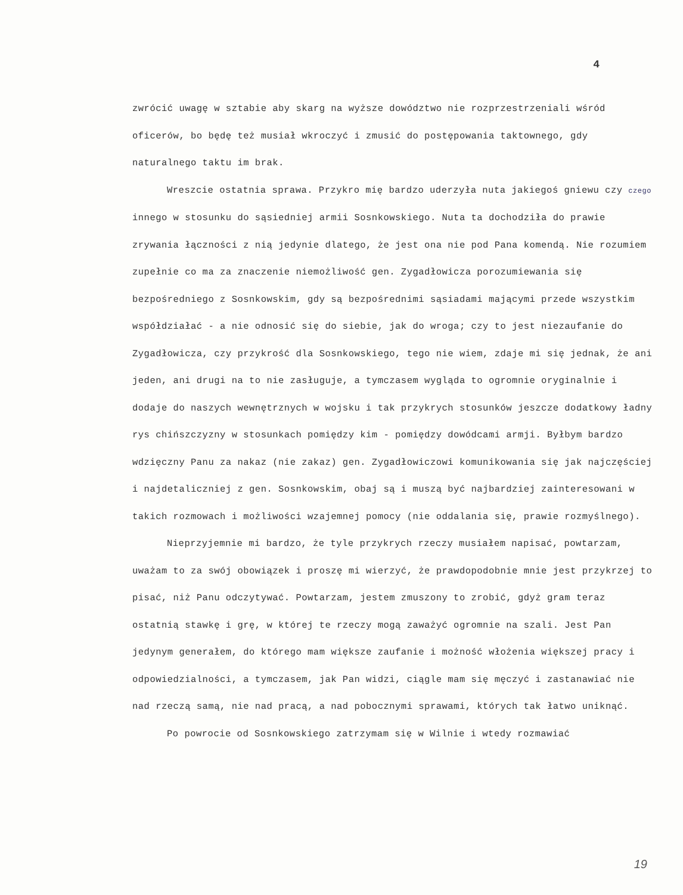4
zwrócić uwagę w sztabie aby skarg na wyższe dowództwo nie rozprzestrzeniali wśród oficerów, bo będę też musiał wkroczyć i zmusić do postępowania taktownego, gdy naturalnego taktu im brak.
Wreszcie ostatnia sprawa. Przykro mię bardzo uderzyła nuta jakiegoś gniewu czy czego innego w stosunku do sąsiedniej armii Sosnkowskiego. Nuta ta dochodziła do prawie zrywania łączności z nią jedynie dlatego, że jest ona nie pod Pana komendą. Nie rozumiem zupełnie co ma za znaczenie niemożliwość gen. Zygadłowicza porozumiewania się bezpośredniego z Sosnkowskim, gdy są bezpośrednimi sąsiadami mającymi przede wszystkim współdziałać - a nie odnosić się do siebie, jak do wroga; czy to jest niezaufanie do Zygadłowicza, czy przykrość dla Sosnkowskiego, tego nie wiem, zdaje mi się jednak, że ani jeden, ani drugi na to nie zasługuje, a tymczasem wygląda to ogromnie oryginalnie i dodaje do naszych wewnętrznych w wojsku i tak przykrych stosunków jeszcze dodatkowy ładny rys chińszczyzny w stosunkach pomiędzy kim - pomiędzy dowódcami armji. Byłbym bardzo wdzięczny Panu za nakaz (nie zakaz) gen. Zygadłowiczowi komunikowania się jak najczęściej i najdetaliczniej z gen. Sosnkowskim, obaj są i muszą być najbardziej zainteresowani w takich rozmowach i możliwości wzajemnej pomocy (nie oddalania się, prawie rozmyślnego).
Nieprzyjemnie mi bardzo, że tyle przykrych rzeczy musiałem napisać, powtarzam, uważam to za swój obowiązek i proszę mi wierzyć, że prawdopodobnie mnie jest przykrzej to pisać, niż Panu odczytywać. Powtarzam, jestem zmuszony to zrobić, gdyż gram teraz ostatnią stawkę i grę, w której te rzeczy mogą zaważyć ogromnie na szali. Jest Pan jedynym generałem, do którego mam większe zaufanie i możność włożenia większej pracy i odpowiedzialności, a tymczasem, jak Pan widzi, ciągle mam się męczyć i zastanawiać nie nad rzeczą samą, nie nad pracą, a nad pobocznymi sprawami, których tak łatwo uniknąć.
Po powrocie od Sosnkowskiego zatrzymam się w Wilnie i wtedy rozmawiać
19